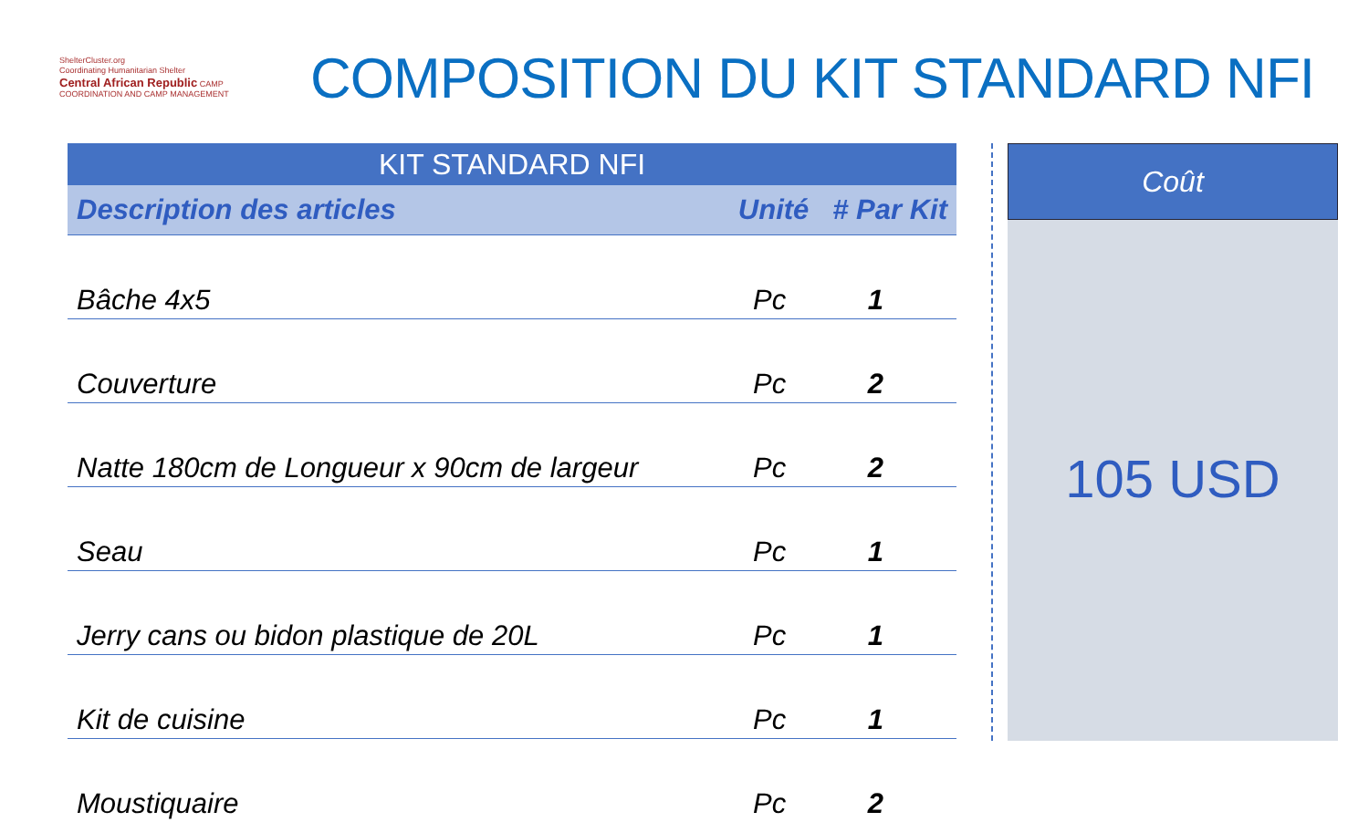ShelterCluster.org
Coordinating Humanitarian Shelter
Central African Republic CAMP COORDINATION AND CAMP MANAGEMENT
COMPOSITION DU KIT STANDARD NFI
| KIT STANDARD NFI | | |
| --- | --- | --- |
| Description des articles | Unité | # Par Kit |
| Bâche 4x5 | Pc | 1 |
| Couverture | Pc | 2 |
| Natte 180cm de Longueur x 90cm de largeur | Pc | 2 |
| Seau | Pc | 1 |
| Jerry cans ou bidon plastique de 20L | Pc | 1 |
| Kit de cuisine | Pc | 1 |
| Moustiquaire | Pc | 2 |
Coût
105 USD